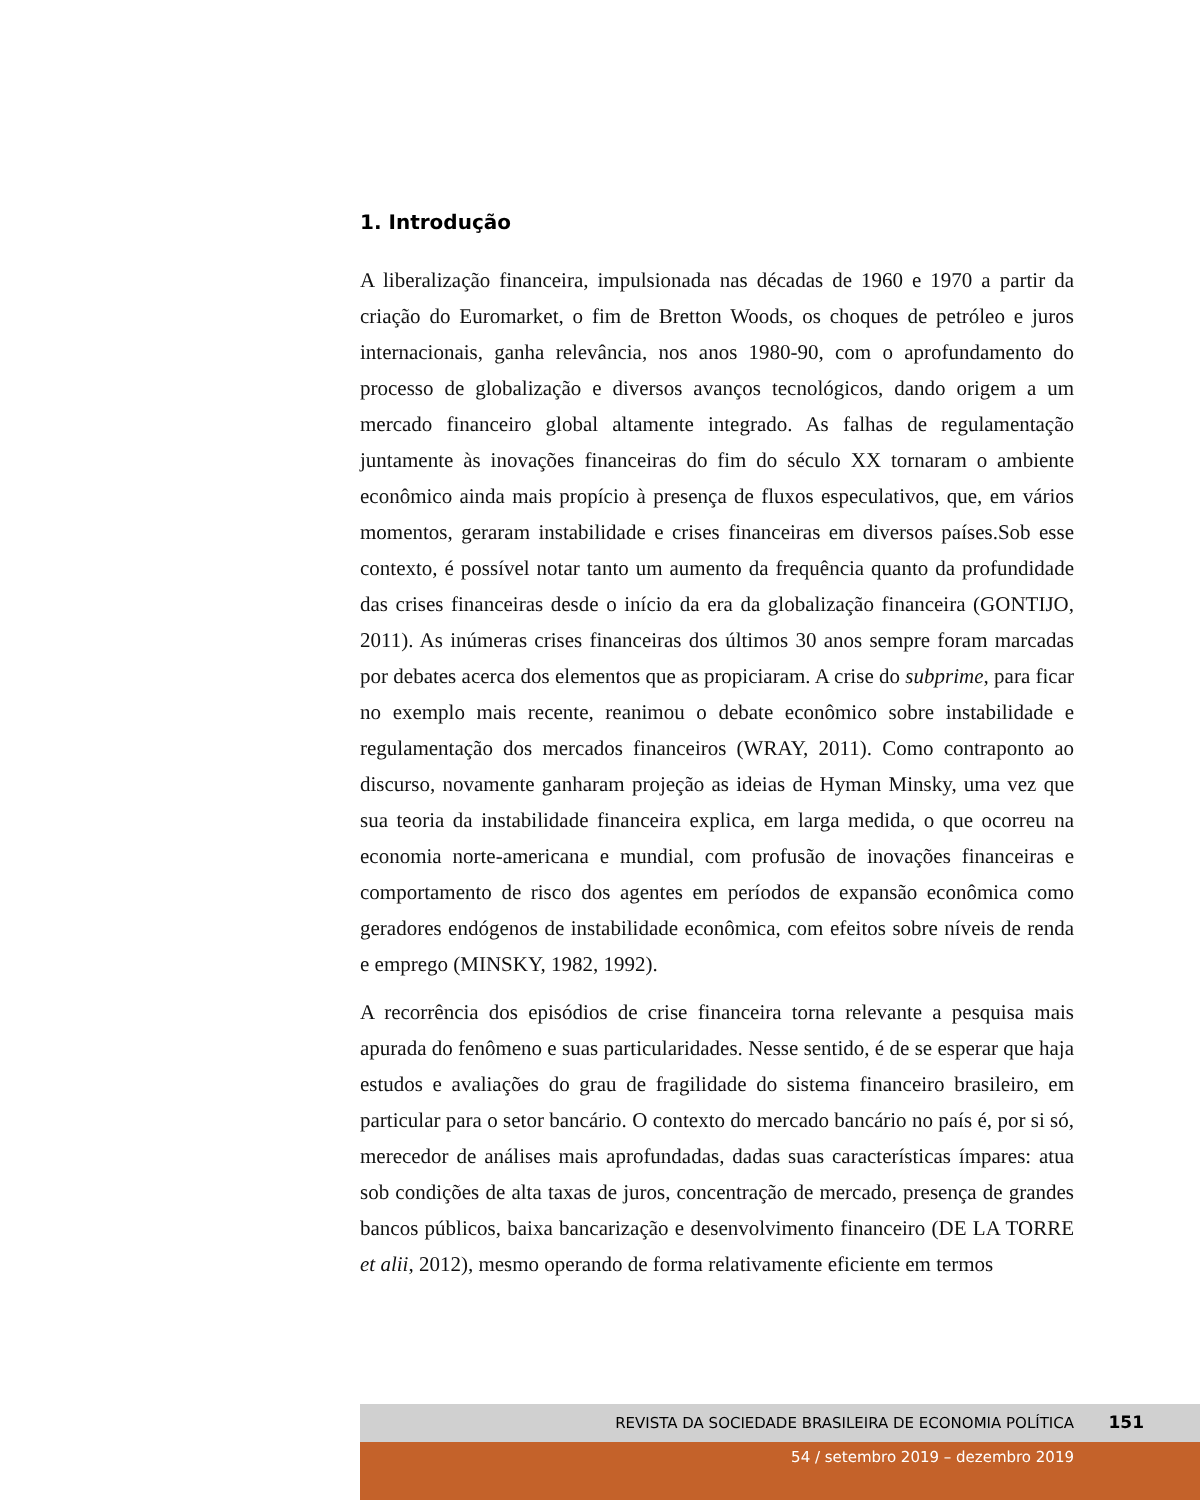1. Introdução
A liberalização financeira, impulsionada nas décadas de 1960 e 1970 a partir da criação do Euromarket, o fim de Bretton Woods, os choques de petróleo e juros internacionais, ganha relevância, nos anos 1980-90, com o aprofundamento do processo de globalização e diversos avanços tecnológicos, dando origem a um mercado financeiro global altamente integrado. As falhas de regulamentação juntamente às inovações financeiras do fim do século XX tornaram o ambiente econômico ainda mais propício à presença de fluxos especulativos, que, em vários momentos, geraram instabilidade e crises financeiras em diversos países.Sob esse contexto, é possível notar tanto um aumento da frequência quanto da profundidade das crises financeiras desde o início da era da globalização financeira (GONTIJO, 2011). As inúmeras crises financeiras dos últimos 30 anos sempre foram marcadas por debates acerca dos elementos que as propiciaram. A crise do subprime, para ficar no exemplo mais recente, reanimou o debate econômico sobre instabilidade e regulamentação dos mercados financeiros (WRAY, 2011). Como contraponto ao discurso, novamente ganharam projeção as ideias de Hyman Minsky, uma vez que sua teoria da instabilidade financeira explica, em larga medida, o que ocorreu na economia norte-americana e mundial, com profusão de inovações financeiras e comportamento de risco dos agentes em períodos de expansão econômica como geradores endógenos de instabilidade econômica, com efeitos sobre níveis de renda e emprego (MINSKY, 1982, 1992).
A recorrência dos episódios de crise financeira torna relevante a pesquisa mais apurada do fenômeno e suas particularidades. Nesse sentido, é de se esperar que haja estudos e avaliações do grau de fragilidade do sistema financeiro brasileiro, em particular para o setor bancário. O contexto do mercado bancário no país é, por si só, merecedor de análises mais aprofundadas, dadas suas características ímpares: atua sob condições de alta taxas de juros, concentração de mercado, presença de grandes bancos públicos, baixa bancarização e desenvolvimento financeiro (DE LA TORRE et alii, 2012), mesmo operando de forma relativamente eficiente em termos
REVISTA DA SOCIEDADE BRASILEIRA DE ECONOMIA POLÍTICA 151
54 / setembro 2019 – dezembro 2019